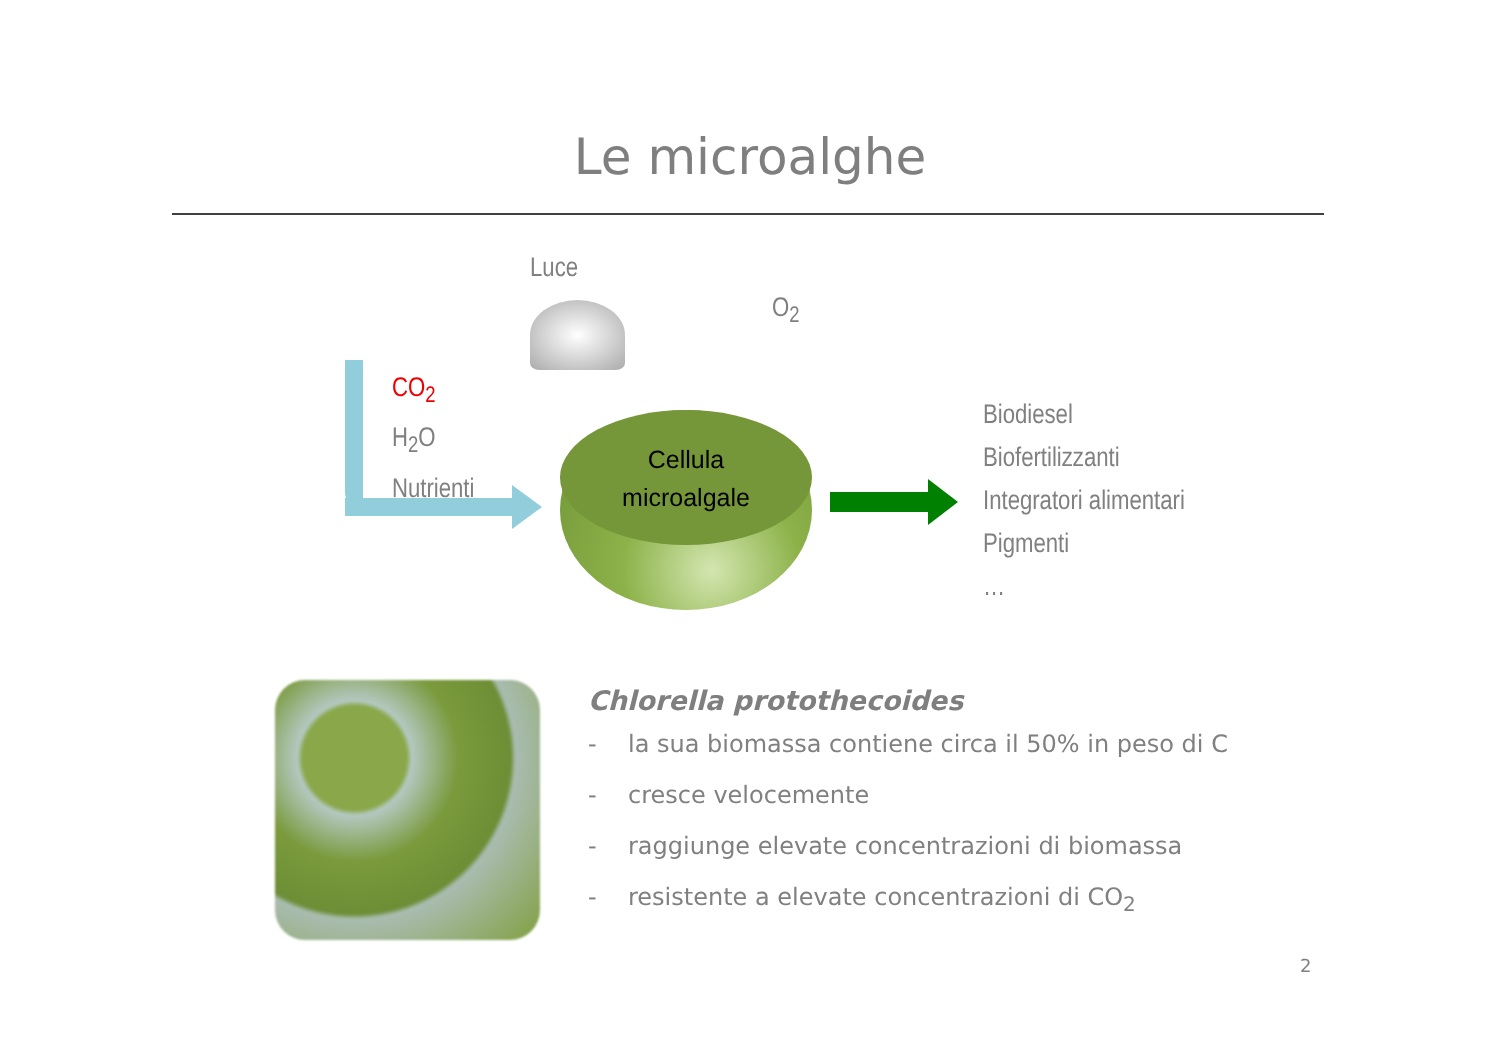Le microalghe
Luce
O<sub>2</sub>
CO<sub>2</sub>
H<sub>2</sub>O
Nutrienti
Cellula
microalgale
Biodiesel
Biofertilizzanti
Integratori alimentari
Pigmenti
…
Chlorella protothecoides
- la sua biomassa contiene circa il 50% in peso di C
- cresce velocemente
- raggiunge elevate concentrazioni di biomassa
- resistente a elevate concentrazioni di CO<sub>2</sub>
2